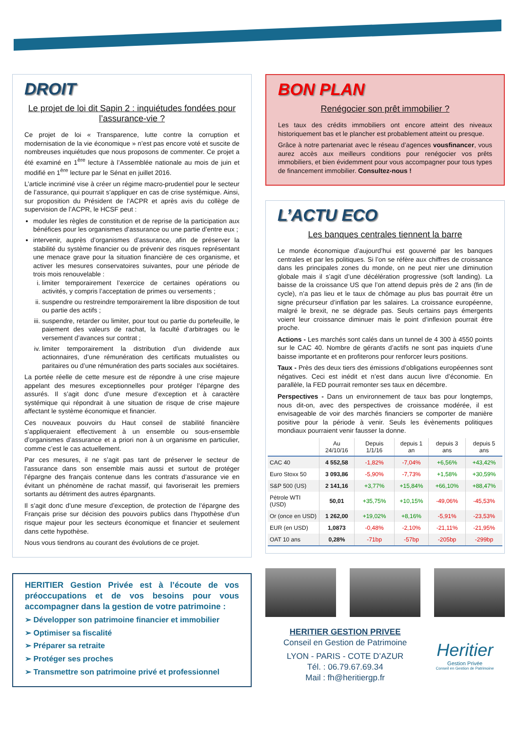DROIT
Le projet de loi dit Sapin 2 : inquiétudes fondées pour l’assurance-vie ?
Ce projet de loi « Transparence, lutte contre la corruption et modernisation de la vie économique » n’est pas encore voté et suscite de nombreuses inquiétudes que nous proposons de commenter. Ce projet a été examiné en 1<sup>ère</sup> lecture à l’Assemblée nationale au mois de juin et modifié en 1<sup>ère</sup> lecture par le Sénat en juillet 2016.
L’article incriminé vise à créer un régime macro-prudentiel pour le secteur de l’assurance, qui pourrait s’appliquer en cas de crise systémique. Ainsi, sur proposition du Président de l’ACPR et après avis du collège de supervision de l’ACPR, le HCSF peut :
moduler les règles de constitution et de reprise de la participation aux bénéfices pour les organismes d’assurance ou une partie d’entre eux ;
intervenir, auprès d’organismes d’assurance, afin de préserver la stabilité du système financier ou de prévenir des risques représentant une menace grave pour la situation financière de ces organisme, et activer les mesures conservatoires suivantes, pour une période de trois mois renouvelable :
i. limiter temporairement l’exercice de certaines opérations ou activités, y compris l’acceptation de primes ou versements ;
ii. suspendre ou restreindre temporairement la libre disposition de tout ou partie des actifs ;
iii. suspendre, retarder ou limiter, pour tout ou partie du portefeuille, le paiement des valeurs de rachat, la faculté d’arbitrages ou le versement d’avances sur contrat ;
iv. limiter temporairement la distribution d’un dividende aux actionnaires, d’une rémunération des certificats mutualistes ou paritaires ou d’une rémunération des parts sociales aux sociétaires.
La portée réelle de cette mesure est de répondre à une crise majeure appelant des mesures exceptionnelles pour protéger l’épargne des assurés. Il s’agit donc d’une mesure d’exception et à caractère systémique qui répondrait à une situation de risque de crise majeure affectant le système économique et financier.
Ces nouveaux pouvoirs du Haut conseil de stabilité financière s’appliqueraient effectivement à un ensemble ou sous-ensemble d’organismes d’assurance et a priori non à un organisme en particulier, comme c’est le cas actuellement.
Par ces mesures, il ne s’agit pas tant de préserver le secteur de l’assurance dans son ensemble mais aussi et surtout de protéger l’épargne des français contenue dans les contrats d’assurance vie en évitant un phénomène de rachat massif, qui favoriserait les premiers sortants au détriment des autres épargnants.
Il s’agit donc d’une mesure d’exception, de protection de l’épargne des Français prise sur décision des pouvoirs publics dans l’hypothèse d’un risque majeur pour les secteurs économique et financier et seulement dans cette hypothèse.
Nous vous tiendrons au courant des évolutions de ce projet.
HERITIER Gestion Privée est à l’écoute de vos préoccupations et de vos besoins pour vous accompagner dans la gestion de votre patrimoine :
➢ Développer son patrimoine financier et immobilier
➢ Optimiser sa fiscalité
➢ Préparer sa retraite
➢ Protéger ses proches
➢ Transmettre son patrimoine privé et professionnel
BON PLAN
Renégocier son prêt immobilier ?
Les taux des crédits immobiliers ont encore atteint des niveaux historiquement bas et le plancher est probablement atteint ou presque.
Grâce à notre partenariat avec le réseau d’agences vousfinancer, vous aurez accès aux meilleurs conditions pour renégocier vos prêts immobiliers, et bien évidemment pour vous accompagner pour tous types de financement immobilier. Consultez-nous !
L’ACTU ECO
Les banques centrales tiennent la barre
Le monde économique d’aujourd’hui est gouverné par les banques centrales et par les politiques. Si l’on se réfère aux chiffres de croissance dans les principales zones du monde, on ne peut nier une diminution globale mais il s’agit d’une décélération progressive (soft landing). La baisse de la croissance US que l’on attend depuis près de 2 ans (fin de cycle), n’a pas lieu et le taux de chômage au plus bas pourrait être un signe précurseur d’inflation par les salaires. La croissance européenne, malgré le brexit, ne se dégrade pas. Seuls certains pays émergents voient leur croissance diminuer mais le point d’inflexion pourrait être proche.
Actions - Les marchés sont calés dans un tunnel de 4 300 à 4550 points sur le CAC 40. Nombre de gérants d’actifs ne sont pas inquiets d’une baisse importante et en profiterons pour renforcer leurs positions.
Taux - Près des deux tiers des émissions d’obligations européennes sont négatives. Ceci est inédit et n’est dans aucun livre d’économie. En parallèle, la FED pourrait remonter ses taux en décembre.
Perspectives - Dans un environnement de taux bas pour longtemps, nous dit-on, avec des perspectives de croissance modérée, il est envisageable de voir des marchés financiers se comporter de manière positive pour la période à venir. Seuls les évènements politiques mondiaux pourraient venir fausser la donne.
| | Au 24/10/16 | Depuis 1/1/16 | depuis 1 an | depuis 3 ans | depuis 5 ans |
| --- | --- | --- | --- | --- | --- |
| CAC 40 | 4 552,58 | -1,82% | -7,04% | +6,56% | +43,42% |
| Euro Stoxx 50 | 3 093,86 | -5,90% | -7,73% | +1,58% | +30,59% |
| S&P 500 (US) | 2 141,16 | +3,77% | +15,84% | +66,10% | +88,47% |
| Pétrole WTI (USD) | 50,01 | +35,75% | +10,15% | -49,06% | -45,53% |
| Or (once en USD) | 1 262,00 | +19,02% | +8,16% | -5,91% | -23,53% |
| EUR (en USD) | 1,0873 | -0,48% | -2,10% | -21,11% | -21,95% |
| OAT 10 ans | 0,28% | -71bp | -57bp | -205bp | -299bp |
HERITIER GESTION PRIVEE
Conseil en Gestion de Patrimoine
LYON - PARIS - COTE D’AZUR
Tél. : 06.79.67.69.34
Mail : fh@heritiergp.fr
Heritier
Gestion Privée
Conseil en Gestion de Patrimoine